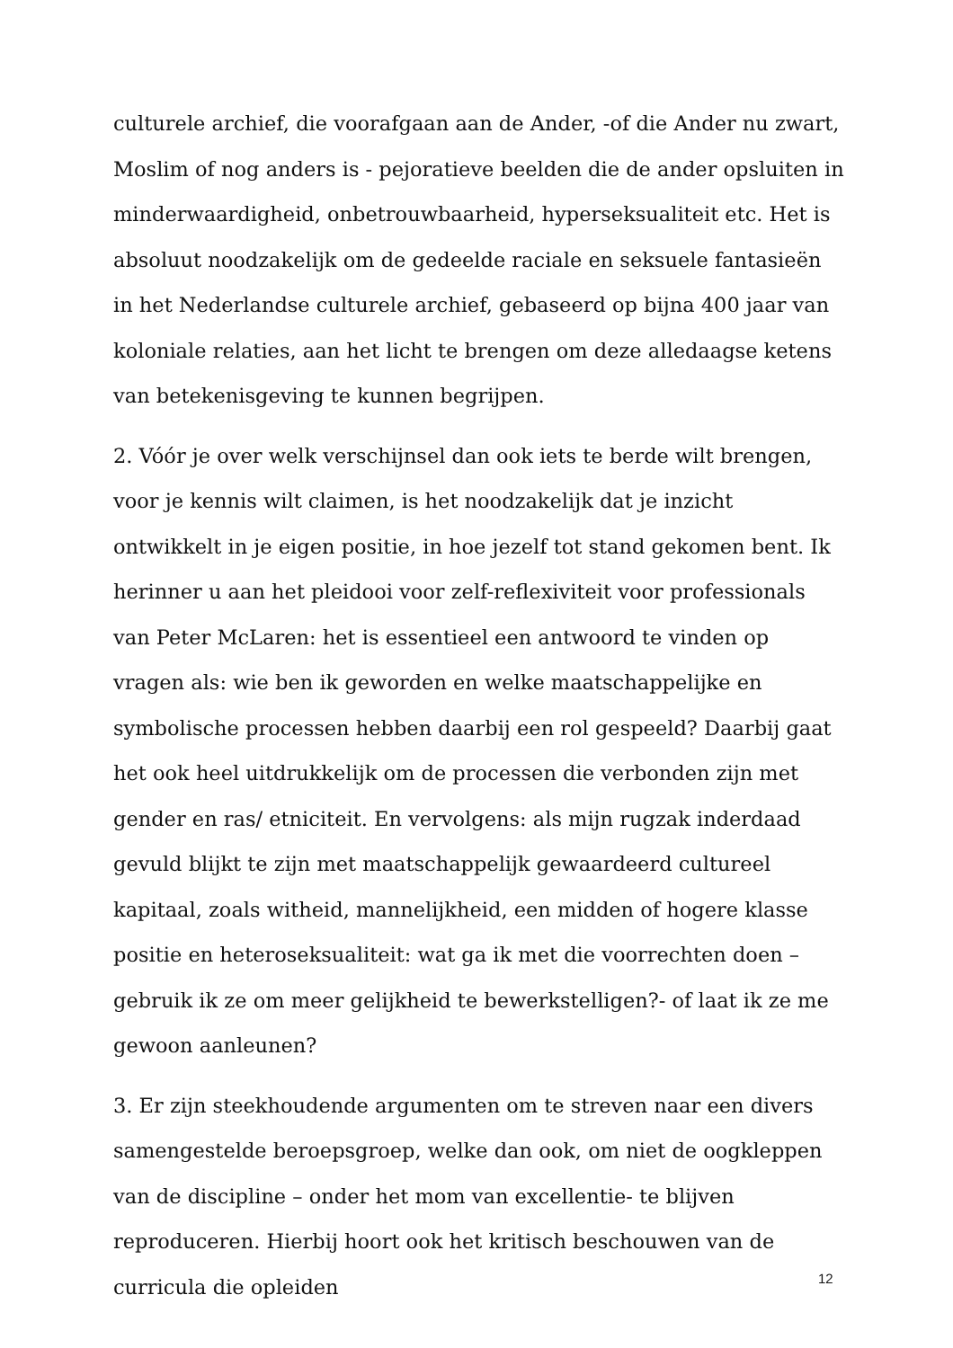culturele archief, die voorafgaan aan de Ander, -of die Ander nu zwart, Moslim of nog anders is - pejoratieve beelden die de ander opsluiten in minderwaardigheid, onbetrouwbaarheid, hyperseksualiteit etc. Het is absoluut noodzakelijk om de gedeelde raciale en seksuele fantasieën in het Nederlandse culturele archief, gebaseerd op bijna 400 jaar van koloniale relaties, aan het licht te brengen om deze alledaagse ketens van betekenisgeving te kunnen begrijpen.
2. Vóór je over welk verschijnsel dan ook iets te berde wilt brengen, voor je kennis wilt claimen, is het noodzakelijk dat je inzicht ontwikkelt in je eigen positie, in hoe jezelf tot stand gekomen bent. Ik herinner u aan het pleidooi voor zelf-reflexiviteit voor professionals van Peter McLaren: het is essentieel een antwoord te vinden op vragen als: wie ben ik geworden en welke maatschappelijke en symbolische processen hebben daarbij een rol gespeeld? Daarbij gaat het ook heel uitdrukkelijk om de processen die verbonden zijn met gender en ras/ etniciteit. En vervolgens: als mijn rugzak inderdaad gevuld blijkt te zijn met maatschappelijk gewaardeerd cultureel kapitaal, zoals witheid, mannelijkheid, een midden of hogere klasse positie en heteroseksualiteit: wat ga ik met die voorrechten doen – gebruik ik ze om meer gelijkheid te bewerkstelligen?- of laat ik ze me gewoon aanleunen?
3. Er zijn steekhoudende argumenten om te streven naar een divers samengestelde beroepsgroep, welke dan ook, om niet de oogkleppen van de discipline – onder het mom van excellentie- te blijven reproduceren. Hierbij hoort ook het kritisch beschouwen van de curricula die opleiden
12